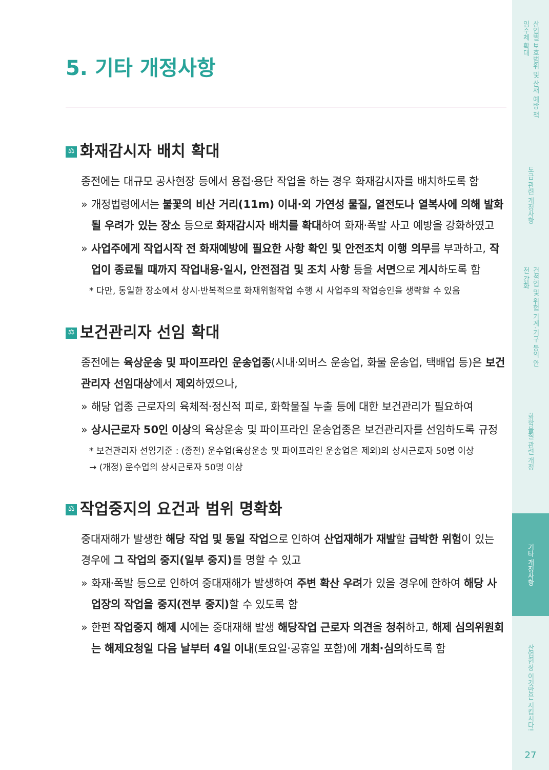산업별 보호범위 및 산재 예방 책임주체 확대
도급 관련 개정사항
건설업 및 위험 기계·기구 등의 안전 강화
화학물질 관련 개정
기타 개정사항
산업현장 이것만은 지킵시다!
27
5. 기타 개정사항
⚖ 화재감시자 배치 확대
종전에는 대규모 공사현장 등에서 용접·용단 작업을 하는 경우 화재감시자를 배치하도록 함
» 개정법령에서는 불꽃의 비산 거리(11m) 이내·외 가연성 물질, 열전도나 열복사에 의해 발화될 우려가 있는 장소 등으로 화재감시자 배치를 확대하여 화재·폭발 사고 예방을 강화하였고
» 사업주에게 작업시작 전 화재예방에 필요한 사항 확인 및 안전조치 이행 의무를 부과하고, 작업이 종료될 때까지 작업내용·일시, 안전점검 및 조치 사항 등을 서면으로 게시하도록 함
* 다만, 동일한 장소에서 상시·반복적으로 화재위험작업 수행 시 사업주의 작업승인을 생략할 수 있음
⚖ 보건관리자 선임 확대
종전에는 육상운송 및 파이프라인 운송업종(시내·외버스 운송업, 화물 운송업, 택배업 등)은 보건관리자 선임대상에서 제외하였으나,
» 해당 업종 근로자의 육체적·정신적 피로, 화학물질 누출 등에 대한 보건관리가 필요하여
» 상시근로자 50인 이상의 육상운송 및 파이프라인 운송업종은 보건관리자를 선임하도록 규정
* 보건관리자 선임기준 : (종전) 운수업(육상운송 및 파이프라인 운송업은 제외)의 상시근로자 50명 이상
→ (개정) 운수업의 상시근로자 50명 이상
⚖ 작업중지의 요건과 범위 명확화
중대재해가 발생한 해당 작업 및 동일 작업으로 인하여 산업재해가 재발할 급박한 위험이 있는 경우에 그 작업의 중지(일부 중지) 를 명할 수 있고
» 화재·폭발 등으로 인하여 중대재해가 발생하여 주변 확산 우려가 있을 경우에 한하여 해당 사업장의 작업을 중지(전부 중지) 할 수 있도록 함
» 한편 작업중지 해제 시에는 중대재해 발생 해당작업 근로자 의견을 청취하고, 해제 심의위원회는 해제요청일 다음 날부터 4일 이내(토요일·공휴일 포함)에 개최·심의하도록 함